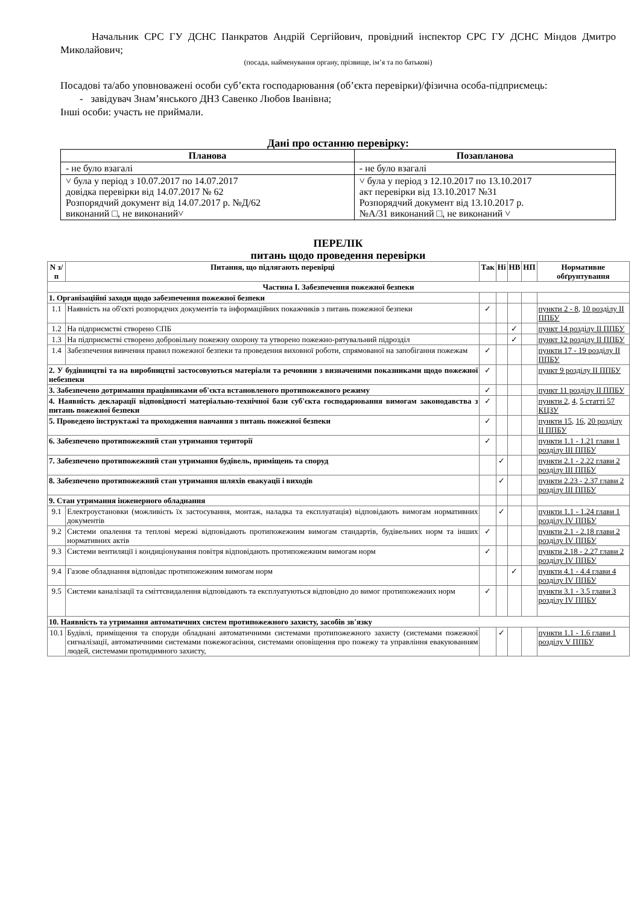Начальник СРС ГУ ДСНС Панкратов Андрій Сергійович, провідний інспектор СРС ГУ ДСНС Міндов Дмитро Миколайович;
(посада, найменування органу, прізвище, ім’я та по батькові)
Посадові та/або уповноважені особи суб’єкта господарювання (об’єкта перевірки)/фізична особа-підприємець:
- завідувач Знам’янського ДНЗ Савенко Любов Іванівна;
Інші особи: участь не приймали.
Дані про останню перевірку:
| Планова | Позапланова |
| --- | --- |
| - не було взагалі | - не було взагалі |
| ˅ була у період з 10.07.2017 по 14.07.2017 довідка перевірки від 14.07.2017 № 62 Розпорядчий документ від 14.07.2017 р. №Д/62 виконаний □, не виконаний˅ | ˅ була у період з 12.10.2017 по 13.10.2017 акт перевірки від 13.10.2017 №31 Розпорядчий документ від 13.10.2017 р. №А/31 виконаний □, не виконаний ˅ |
ПЕРЕЛІК
питань щодо проведення перевірки
| N з/п | Питання, що підлягають перевірці | Так | Ні | НВ | НП | Нормативне обґрунтування |
| --- | --- | --- | --- | --- | --- | --- |
| Частина I. Забезпечення пожежної безпеки | | | | | | |
| 1. Організаційні заходи щодо забезпечення пожежної безпеки | | | | | | |
| 1.1 | Наявність на об'єкті розпорядчих документів та інформаційних покажчиків з питань пожежної безпеки | ✓ | | | | пункти 2 - 8 , 10 розділу II ППБУ |
| 1.2 | На підприємстві створено СПБ | | | ✓ | | пункт 14 розділу II ППБУ |
| 1.3 | На підприємстві створено добровільну пожежну охорону та утворено пожежно-рятувальний підрозділ | | | ✓ | | пункт 12 розділу II ППБУ |
| 1.4 | Забезпечення вивчення правил пожежної безпеки та проведення виховної роботи, спрямованої на запобігання пожежам | ✓ | | | | пункти 17 - 19 розділу II ППБУ |
| 2. У будівництві та на виробництві застосовуються матеріали та речовини з визначеними показниками щодо пожежної небезпеки | | ✓ | | | | пункт 9 розділу II ППБУ |
| 3. Забезпечено дотримання працівниками об'єкта встановленого протипожежного режиму | | ✓ | | | | пункт 11 розділу II ППБУ |
| 4. Наявність декларації відповідності матеріально-технічної бази суб'єкта господарювання вимогам законодавства з питань пожежної безпеки | | ✓ | | | | пункти 2 , 4 , 5 статті 57 КЦЗУ |
| 5. Проведено інструктажі та проходження навчання з питань пожежної безпеки | | ✓ | | | | пункти 15 , 16 , 20 розділу II ППБУ |
| 6. Забезпечено протипожежний стан утримання території | | ✓ | | | | пункти 1.1 - 1.21 глави 1 розділу III ППБУ |
| 7. Забезпечено протипожежний стан утримання будівель, приміщень та споруд | | | ✓ | | | пункти 2.1 - 2.22 глави 2 розділу III ППБУ |
| 8. Забезпечено протипожежний стан утримання шляхів евакуації і виходів | | | ✓ | | | пункти 2.23 - 2.37 глави 2 розділу III ППБУ |
| 9. Стан утримання інженерного обладнання | | | | | | |
| 9.1 | Електроустановки (можливість їх застосування, монтаж, наладка та експлуатація) відповідають вимогам нормативних документів | | ✓ | | | пункти 1.1 - 1.24 глави 1 розділу IV ППБУ |
| 9.2 | Системи опалення та теплові мережі відповідають протипожежним вимогам стандартів, будівельних норм та інших нормативних актів | ✓ | | | | пункти 2.1 - 2.18 глави 2 розділу IV ППБУ |
| 9.3 | Системи вентиляції і кондиціонування повітря відповідають протипожежним вимогам норм | ✓ | | | | пункти 2.18 - 2.27 глави 2 розділу IV ППБУ |
| 9.4 | Газове обладнання відповідає протипожежним вимогам норм | | | ✓ | | пункти 4.1 - 4.4 глави 4 розділу IV ППБУ |
| 9.5 | Системи каналізації та сміттєвидалення відповідають та експлуатуються відповідно до вимог протипожежних норм | ✓ | | | | пункти 3.1 - 3.5 глави 3 розділу IV ППБУ |
| 10. Наявність та утримання автоматичних систем протипожежного захисту, засобів зв'язку | | | | | | |
| 10.1 | Будівлі, приміщення та споруди обладнані автоматичними системами протипожежного захисту (системами пожежної сигналізації, автоматичними системами пожежогасіння, системами оповіщення про пожежу та управління евакуюванням людей, системами протидимного захисту, | | ✓ | | | пункти 1.1 - 1.6 глави 1 розділу V ППБУ |